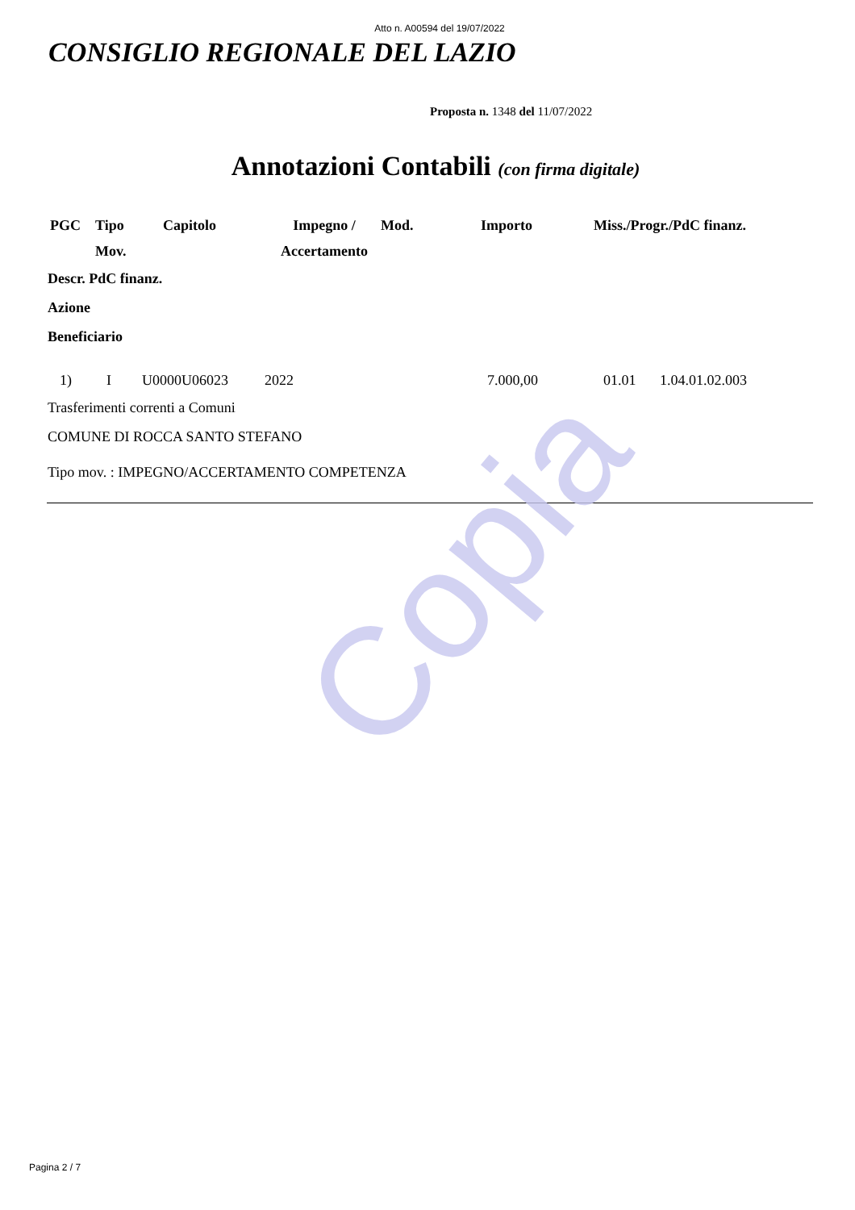Copia
Atto n. A00594 del 19/07/2022
CONSIGLIO REGIONALE DEL LAZIO
Proposta n. 1348 del 11/07/2022
Annotazioni Contabili (con firma digitale)
| PGC | Tipo Mov. | Capitolo | Impegno / Accertamento | Mod. | Importo | Miss./Progr./PdC finanz. |
| --- | --- | --- | --- | --- | --- | --- |
Descr. PdC finanz.
Azione
Beneficiario
| 1) | I | U0000U06023 | 2022 | 7.000,00 | 01.01 | 1.04.01.02.003 |
Trasferimenti correnti a Comuni
COMUNE DI ROCCA SANTO STEFANO
Tipo mov. : IMPEGNO/ACCERTAMENTO COMPETENZA
Pagina 2 / 7